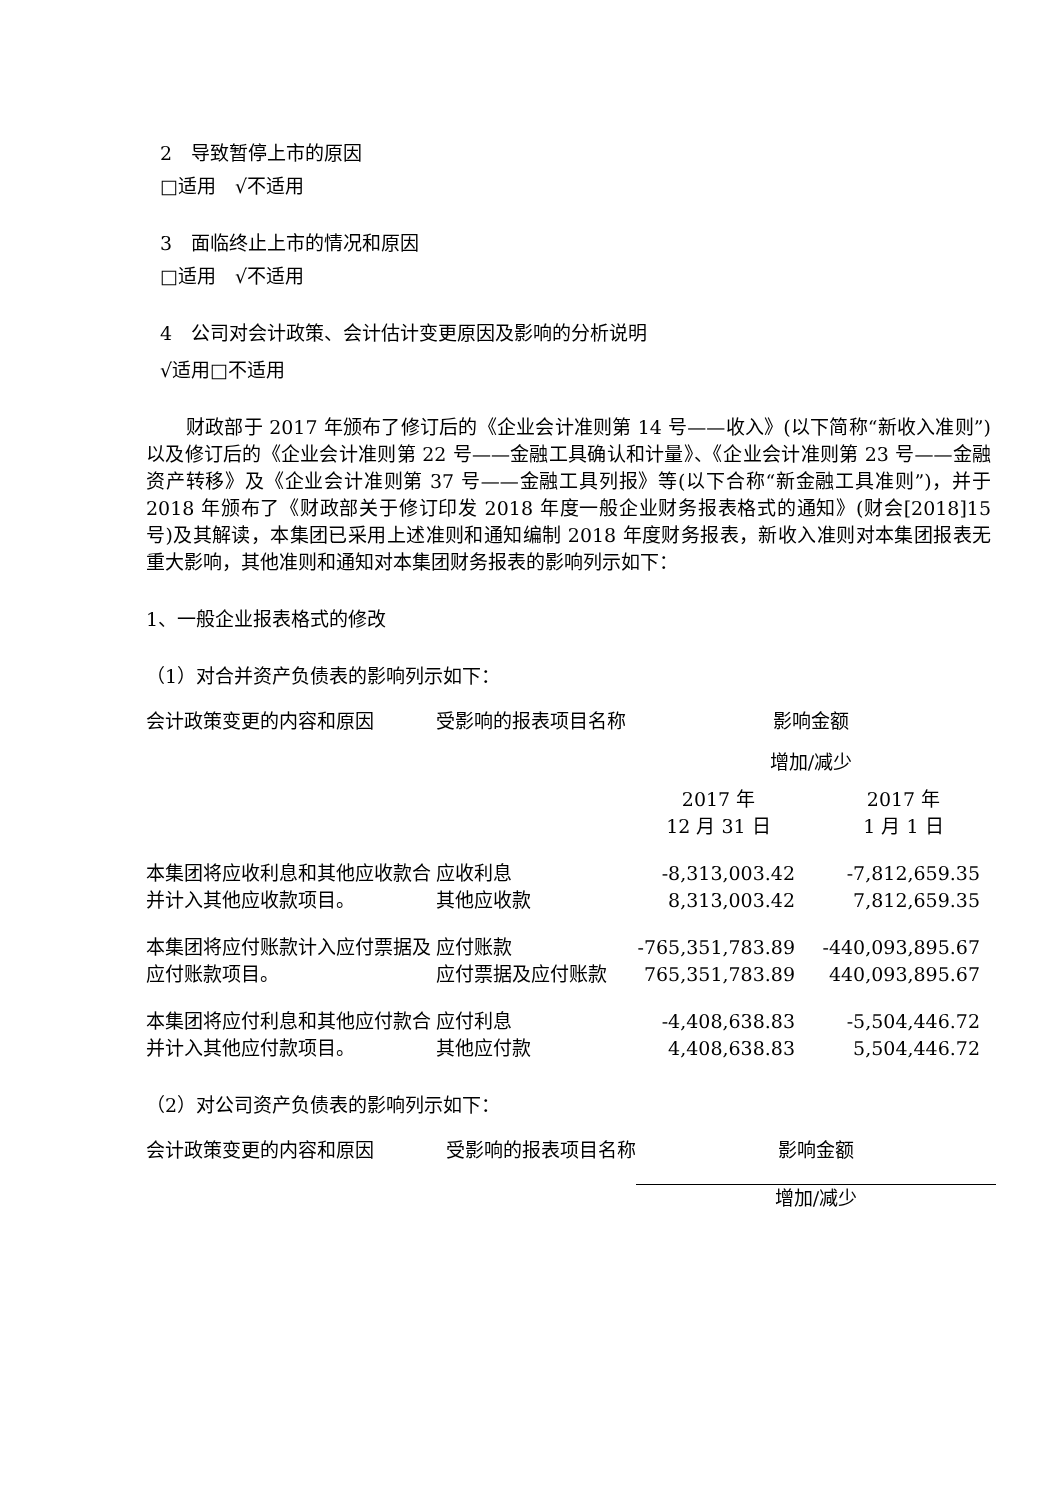2　导致暂停上市的原因
□适用　√不适用
3　面临终止上市的情况和原因
□适用　√不适用
4　公司对会计政策、会计估计变更原因及影响的分析说明
√适用□不适用
财政部于 2017 年颁布了修订后的《企业会计准则第 14 号——收入》(以下简称“新收入准则”) 以及修订后的《企业会计准则第 22 号——金融工具确认和计量》、《企业会计准则第 23 号——金融资产转移》及《企业会计准则第 37 号——金融工具列报》等(以下合称“新金融工具准则”)，并于 2018 年颁布了《财政部关于修订印发 2018 年度一般企业财务报表格式的通知》(财会[2018]15 号)及其解读，本集团已采用上述准则和通知编制 2018 年度财务报表，新收入准则对本集团报表无重大影响，其他准则和通知对本集团财务报表的影响列示如下：
1、一般企业报表格式的修改
（1）对合并资产负债表的影响列示如下：
| 会计政策变更的内容和原因 | 受影响的报表项目名称 | 影响金额 | |
| --- | --- | --- | --- |
| | | 增加/减少 | |
| | | 2017 年 12 月 31 日 | 2017 年 1 月 1 日 |
| 本集团将应收利息和其他应收款合并计入其他应收款项目。 | 应收利息 | -8,313,003.42 | -7,812,659.35 |
| | 其他应收款 | 8,313,003.42 | 7,812,659.35 |
| 本集团将应付账款计入应付票据及应付账款项目。 | 应付账款 | -765,351,783.89 | -440,093,895.67 |
| | 应付票据及应付账款 | 765,351,783.89 | 440,093,895.67 |
| 本集团将应付利息和其他应付款合并计入其他应付款项目。 | 应付利息 | -4,408,638.83 | -5,504,446.72 |
| | 其他应付款 | 4,408,638.83 | 5,504,446.72 |
（2）对公司资产负债表的影响列示如下：
| 会计政策变更的内容和原因 | 受影响的报表项目名称 | 影响金额 |
| --- | --- | --- |
| | | 增加/减少 |